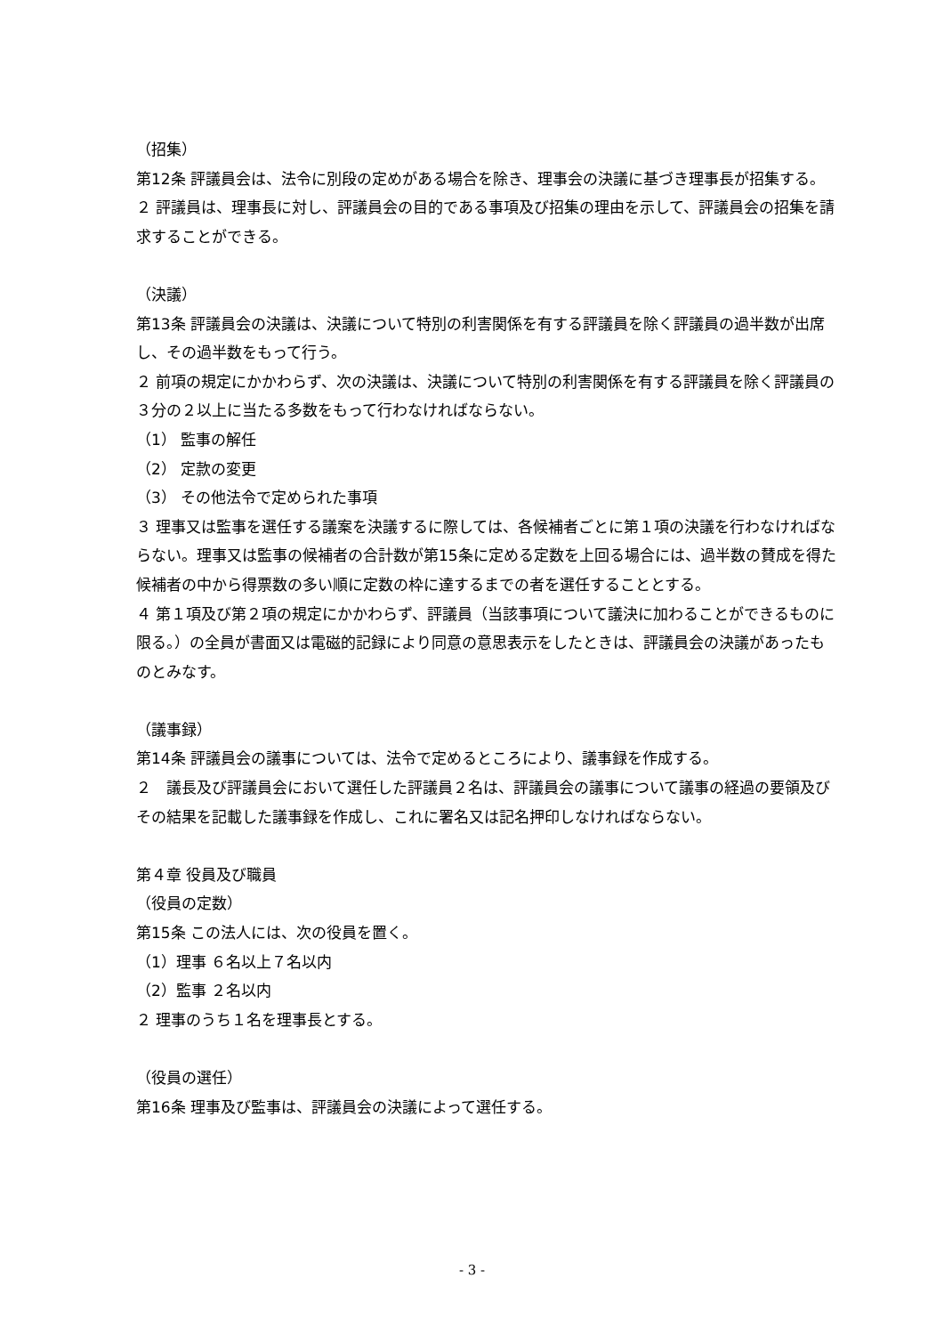（招集）
第12条 評議員会は、法令に別段の定めがある場合を除き、理事会の決議に基づき理事長が招集する。
２ 評議員は、理事長に対し、評議員会の目的である事項及び招集の理由を示して、評議員会の招集を請求することができる。
（決議）
第13条 評議員会の決議は、決議について特別の利害関係を有する評議員を除く評議員の過半数が出席し、その過半数をもって行う。
２ 前項の規定にかかわらず、次の決議は、決議について特別の利害関係を有する評議員を除く評議員の３分の２以上に当たる多数をもって行わなければならない。
（1） 監事の解任
（2） 定款の変更
（3） その他法令で定められた事項
３ 理事又は監事を選任する議案を決議するに際しては、各候補者ごとに第１項の決議を行わなければならない。理事又は監事の候補者の合計数が第15条に定める定数を上回る場合には、過半数の賛成を得た候補者の中から得票数の多い順に定数の枠に達するまでの者を選任することとする。
４ 第１項及び第２項の規定にかかわらず、評議員（当該事項について議決に加わることができるものに限る。）の全員が書面又は電磁的記録により同意の意思表示をしたときは、評議員会の決議があったものとみなす。
（議事録）
第14条 評議員会の議事については、法令で定めるところにより、議事録を作成する。
２　議長及び評議員会において選任した評議員２名は、評議員会の議事について議事の経過の要領及びその結果を記載した議事録を作成し、これに署名又は記名押印しなければならない。
第４章 役員及び職員
（役員の定数）
第15条 この法人には、次の役員を置く。
（1）理事 ６名以上７名以内
（2）監事 ２名以内
２ 理事のうち１名を理事長とする。
（役員の選任）
第16条 理事及び監事は、評議員会の決議によって選任する。
- 3 -